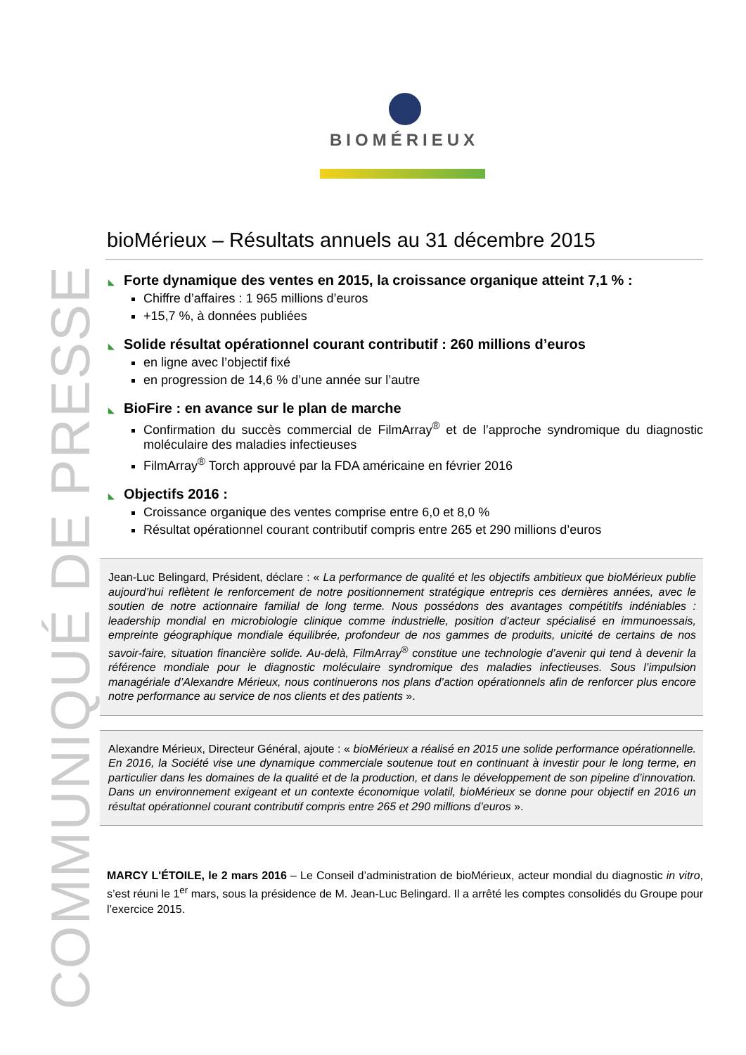BIOMÉRIEUX
COMMUNIQUÉ DE PRESSE
bioMérieux – Résultats annuels au 31 décembre 2015
◣ Forte dynamique des ventes en 2015, la croissance organique atteint 7,1 % :
Chiffre d’affaires : 1 965 millions d’euros
+15,7 %, à données publiées
◣ Solide résultat opérationnel courant contributif : 260 millions d’euros
en ligne avec l’objectif fixé
en progression de 14,6 % d’une année sur l’autre
◣ BioFire : en avance sur le plan de marche
Confirmation du succès commercial de FilmArray<sup>®</sup> et de l’approche syndromique du diagnostic moléculaire des maladies infectieuses
FilmArray<sup>®</sup> Torch approuvé par la FDA américaine en février 2016
◣ Objectifs 2016 :
Croissance organique des ventes comprise entre 6,0 et 8,0 %
Résultat opérationnel courant contributif compris entre 265 et 290 millions d’euros
Jean-Luc Belingard, Président, déclare : « La performance de qualité et les objectifs ambitieux que bioMérieux publie aujourd’hui reflètent le renforcement de notre positionnement stratégique entrepris ces dernières années, avec le soutien de notre actionnaire familial de long terme. Nous possédons des avantages compétitifs indéniables : leadership mondial en microbiologie clinique comme industrielle, position d’acteur spécialisé en immunoessais, empreinte géographique mondiale équilibrée, profondeur de nos gammes de produits, unicité de certains de nos savoir-faire, situation financière solide. Au-delà, FilmArray<sup>®</sup> constitue une technologie d’avenir qui tend à devenir la référence mondiale pour le diagnostic moléculaire syndromique des maladies infectieuses. Sous l’impulsion managériale d’Alexandre Mérieux, nous continuerons nos plans d’action opérationnels afin de renforcer plus encore notre performance au service de nos clients et des patients ».
Alexandre Mérieux, Directeur Général, ajoute : « bioMérieux a réalisé en 2015 une solide performance opérationnelle. En 2016, la Société vise une dynamique commerciale soutenue tout en continuant à investir pour le long terme, en particulier dans les domaines de la qualité et de la production, et dans le développement de son pipeline d’innovation. Dans un environnement exigeant et un contexte économique volatil, bioMérieux se donne pour objectif en 2016 un résultat opérationnel courant contributif compris entre 265 et 290 millions d’euros ».
MARCY L'ÉTOILE, le 2 mars 2016 – Le Conseil d’administration de bioMérieux, acteur mondial du diagnostic in vitro, s’est réuni le 1<sup>er</sup> mars, sous la présidence de M. Jean-Luc Belingard. Il a arrêté les comptes consolidés du Groupe pour l’exercice 2015.